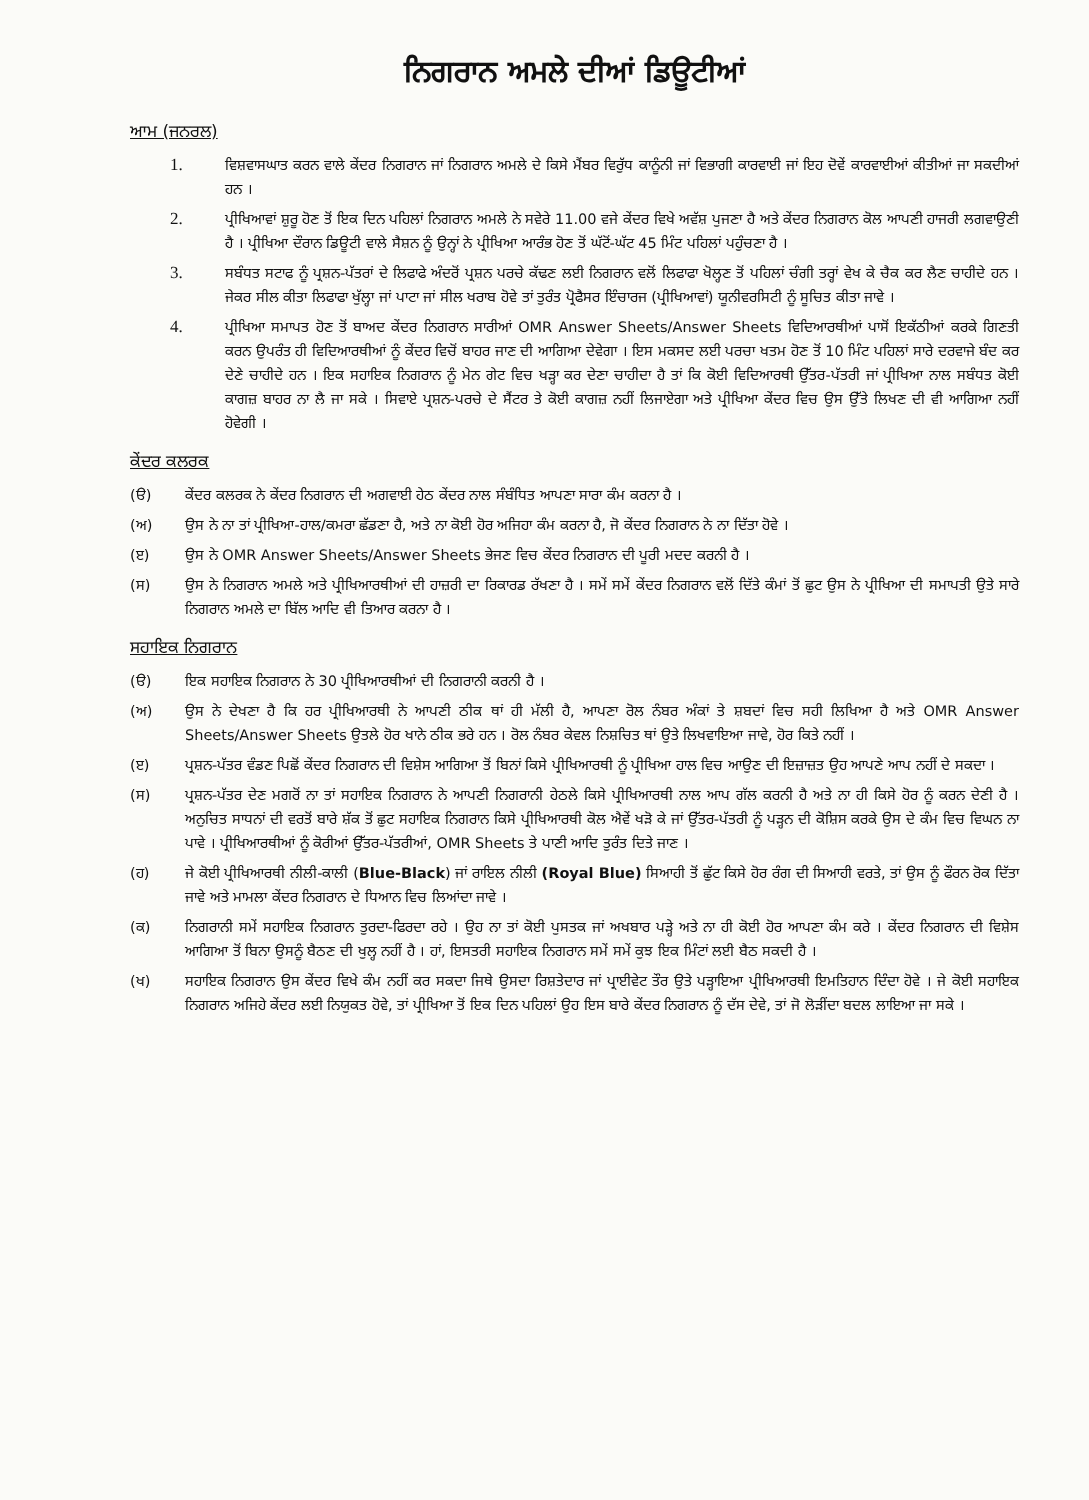ਨਿਗਰਾਨ ਅਮਲੇ ਦੀਆਂ ਡਿਊਟੀਆਂ
ਆਮ (ਜਨਰਲ)
1. ਵਿਸ਼ਵਾਸਘਾਤ ਕਰਨ ਵਾਲੇ ਕੇਂਦਰ ਨਿਗਰਾਨ ਜਾਂ ਨਿਗਰਾਨ ਅਮਲੇ ਦੇ ਕਿਸੇ ਮੈਂਬਰ ਵਿਰੁੱਧ ਕਾਨੂੰਨੀ ਜਾਂ ਵਿਭਾਗੀ ਕਾਰਵਾਈ ਜਾਂ ਇਹ ਦੋਵੇਂ ਕਾਰਵਾਈਆਂ ਕੀਤੀਆਂ ਜਾ ਸਕਦੀਆਂ ਹਨ ।
2. ਪ੍ਰੀਖਿਆਵਾਂ ਸ਼ੁਰੂ ਹੋਣ ਤੋਂ ਇਕ ਦਿਨ ਪਹਿਲਾਂ ਨਿਗਰਾਨ ਅਮਲੇ ਨੇ ਸਵੇਰੇ 11.00 ਵਜੇ ਕੇਂਦਰ ਵਿਖੇ ਅਵੱਸ਼ ਪੁਜਣਾ ਹੈ ਅਤੇ ਕੇਂਦਰ ਨਿਗਰਾਨ ਕੋਲ ਆਪਣੀ ਹਾਜਰੀ ਲਗਵਾਉਣੀ ਹੈ । ਪ੍ਰੀਖਿਆ ਦੌਰਾਨ ਡਿਊਟੀ ਵਾਲੇ ਸੈਸ਼ਨ ਨੂੰ ਉਨ੍ਹਾਂ ਨੇ ਪ੍ਰੀਖਿਆ ਆਰੰਭ ਹੋਣ ਤੋਂ ਘੱਟੋਂ-ਘੱਟ 45 ਮਿੰਟ ਪਹਿਲਾਂ ਪਹੁੰਚਣਾ ਹੈ ।
3. ਸਬੰਧਤ ਸਟਾਫ ਨੂੰ ਪ੍ਰਸ਼ਨ-ਪੱਤਰਾਂ ਦੇ ਲਿਫਾਫੇ ਅੰਦਰੋਂ ਪ੍ਰਸ਼ਨ ਪਰਚੇ ਕੱਢਣ ਲਈ ਨਿਗਰਾਨ ਵਲੋਂ ਲਿਫਾਫਾ ਖੋਲ੍ਹਣ ਤੋਂ ਪਹਿਲਾਂ ਚੰਗੀ ਤਰ੍ਹਾਂ ਵੇਖ ਕੇ ਚੈਕ ਕਰ ਲੈਣ ਚਾਹੀਦੇ ਹਨ । ਜੇਕਰ ਸੀਲ ਕੀਤਾ ਲਿਫਾਫਾ ਖੁੱਲ੍ਹਾ ਜਾਂ ਪਾਟਾ ਜਾਂ ਸੀਲ ਖਰਾਬ ਹੋਵੇ ਤਾਂ ਤੁਰੰਤ ਪ੍ਰੋਫੈਸਰ ਇੰਚਾਰਜ (ਪ੍ਰੀਖਿਆਵਾਂ) ਯੂਨੀਵਰਸਿਟੀ ਨੂੰ ਸੂਚਿਤ ਕੀਤਾ ਜਾਵੇ ।
4. ਪ੍ਰੀਖਿਆ ਸਮਾਪਤ ਹੋਣ ਤੋਂ ਬਾਅਦ ਕੇਂਦਰ ਨਿਗਰਾਨ ਸਾਰੀਆਂ OMR Answer Sheets/Answer Sheets ਵਿਦਿਆਰਥੀਆਂ ਪਾਸੋਂ ਇਕੱਠੀਆਂ ਕਰਕੇ ਗਿਣਤੀ ਕਰਨ ਉਪਰੰਤ ਹੀ ਵਿਦਿਆਰਥੀਆਂ ਨੂੰ ਕੇਂਦਰ ਵਿਚੋਂ ਬਾਹਰ ਜਾਣ ਦੀ ਆਗਿਆ ਦੇਵੇਗਾ । ਇਸ ਮਕਸਦ ਲਈ ਪਰਚਾ ਖਤਮ ਹੋਣ ਤੋਂ 10 ਮਿੰਟ ਪਹਿਲਾਂ ਸਾਰੇ ਦਰਵਾਜੇ ਬੰਦ ਕਰ ਦੇਣੇ ਚਾਹੀਦੇ ਹਨ । ਇਕ ਸਹਾਇਕ ਨਿਗਰਾਨ ਨੂੰ ਮੇਨ ਗੇਟ ਵਿਚ ਖੜ੍ਹਾ ਕਰ ਦੇਣਾ ਚਾਹੀਦਾ ਹੈ ਤਾਂ ਕਿ ਕੋਈ ਵਿਦਿਆਰਥੀ ਉੱਤਰ-ਪੱਤਰੀ ਜਾਂ ਪ੍ਰੀਖਿਆ ਨਾਲ ਸਬੰਧਤ ਕੋਈ ਕਾਗਜ਼ ਬਾਹਰ ਨਾ ਲੈ ਜਾ ਸਕੇ । ਸਿਵਾਏ ਪ੍ਰਸ਼ਨ-ਪਰਚੇ ਦੇ ਸੈਂਟਰ ਤੇ ਕੋਈ ਕਾਗਜ਼ ਨਹੀਂ ਲਿਜਾਏਗਾ ਅਤੇ ਪ੍ਰੀਖਿਆ ਕੇਂਦਰ ਵਿਚ ਉਸ ਉੱਤੇ ਲਿਖਣ ਦੀ ਵੀ ਆਗਿਆ ਨਹੀਂ ਹੋਵੇਗੀ ।
ਕੇਂਦਰ ਕਲਰਕ
(ੳ) ਕੇਂਦਰ ਕਲਰਕ ਨੇ ਕੇਂਦਰ ਨਿਗਰਾਨ ਦੀ ਅਗਵਾਈ ਹੇਠ ਕੇਂਦਰ ਨਾਲ ਸੰਬੰਧਿਤ ਆਪਣਾ ਸਾਰਾ ਕੰਮ ਕਰਨਾ ਹੈ ।
(ਅ) ਉਸ ਨੇ ਨਾ ਤਾਂ ਪ੍ਰੀਖਿਆ-ਹਾਲ/ਕਮਰਾ ਛੱਡਣਾ ਹੈ, ਅਤੇ ਨਾ ਕੋਈ ਹੋਰ ਅਜਿਹਾ ਕੰਮ ਕਰਨਾ ਹੈ, ਜੋ ਕੇਂਦਰ ਨਿਗਰਾਨ ਨੇ ਨਾ ਦਿੱਤਾ ਹੋਵੇ ।
(ੲ) ਉਸ ਨੇ OMR Answer Sheets/Answer Sheets ਭੇਜਣ ਵਿਚ ਕੇਂਦਰ ਨਿਗਰਾਨ ਦੀ ਪੂਰੀ ਮਦਦ ਕਰਨੀ ਹੈ ।
(ਸ) ਉਸ ਨੇ ਨਿਗਰਾਨ ਅਮਲੇ ਅਤੇ ਪ੍ਰੀਖਿਆਰਥੀਆਂ ਦੀ ਹਾਜ਼ਰੀ ਦਾ ਰਿਕਾਰਡ ਰੱਖਣਾ ਹੈ । ਸਮੇਂ ਸਮੇਂ ਕੇਂਦਰ ਨਿਗਰਾਨ ਵਲੋਂ ਦਿੱਤੇ ਕੰਮਾਂ ਤੋਂ ਛੁਟ ਉਸ ਨੇ ਪ੍ਰੀਖਿਆ ਦੀ ਸਮਾਪਤੀ ਉਤੇ ਸਾਰੇ ਨਿਗਰਾਨ ਅਮਲੇ ਦਾ ਬਿੱਲ ਆਦਿ ਵੀ ਤਿਆਰ ਕਰਨਾ ਹੈ ।
ਸਹਾਇਕ ਨਿਗਰਾਨ
(ੳ) ਇਕ ਸਹਾਇਕ ਨਿਗਰਾਨ ਨੇ 30 ਪ੍ਰੀਖਿਆਰਥੀਆਂ ਦੀ ਨਿਗਰਾਨੀ ਕਰਨੀ ਹੈ ।
(ਅ) ਉਸ ਨੇ ਦੇਖਣਾ ਹੈ ਕਿ ਹਰ ਪ੍ਰੀਖਿਆਰਥੀ ਨੇ ਆਪਣੀ ਠੀਕ ਥਾਂ ਹੀ ਮੱਲੀ ਹੈ, ਆਪਣਾ ਰੋਲ ਨੰਬਰ ਅੰਕਾਂ ਤੇ ਸ਼ਬਦਾਂ ਵਿਚ ਸਹੀ ਲਿਖਿਆ ਹੈ ਅਤੇ OMR Answer Sheets/Answer Sheets ਉਤਲੇ ਹੋਰ ਖਾਨੇ ਠੀਕ ਭਰੇ ਹਨ । ਰੋਲ ਨੰਬਰ ਕੇਵਲ ਨਿਸ਼ਚਿਤ ਥਾਂ ਉਤੇ ਲਿਖਵਾਇਆ ਜਾਵੇ, ਹੋਰ ਕਿਤੇ ਨਹੀਂ ।
(ੲ) ਪ੍ਰਸ਼ਨ-ਪੱਤਰ ਵੰਡਣ ਪਿਛੋਂ ਕੇਂਦਰ ਨਿਗਰਾਨ ਦੀ ਵਿਸ਼ੇਸ ਆਗਿਆ ਤੋਂ ਬਿਨਾਂ ਕਿਸੇ ਪ੍ਰੀਖਿਆਰਥੀ ਨੂੰ ਪ੍ਰੀਖਿਆ ਹਾਲ ਵਿਚ ਆਉਣ ਦੀ ਇਜ਼ਾਜ਼ਤ ਉਹ ਆਪਣੇ ਆਪ ਨਹੀਂ ਦੇ ਸਕਦਾ ।
(ਸ) ਪ੍ਰਸ਼ਨ-ਪੱਤਰ ਦੇਣ ਮਗਰੋਂ ਨਾ ਤਾਂ ਸਹਾਇਕ ਨਿਗਰਾਨ ਨੇ ਆਪਣੀ ਨਿਗਰਾਨੀ ਹੇਠਲੇ ਕਿਸੇ ਪ੍ਰੀਖਿਆਰਥੀ ਨਾਲ ਆਪ ਗੱਲ ਕਰਨੀ ਹੈ ਅਤੇ ਨਾ ਹੀ ਕਿਸੇ ਹੋਰ ਨੂੰ ਕਰਨ ਦੇਣੀ ਹੈ । ਅਨੁਚਿਤ ਸਾਧਨਾਂ ਦੀ ਵਰਤੋਂ ਬਾਰੇ ਸ਼ੱਕ ਤੋਂ ਛੁਟ ਸਹਾਇਕ ਨਿਗਰਾਨ ਕਿਸੇ ਪ੍ਰੀਖਿਆਰਥੀ ਕੋਲ ਐਵੇਂ ਖੜੋ ਕੇ ਜਾਂ ਉੱਤਰ-ਪੱਤਰੀ ਨੂੰ ਪੜ੍ਹਨ ਦੀ ਕੋਸ਼ਿਸ ਕਰਕੇ ਉਸ ਦੇ ਕੰਮ ਵਿਚ ਵਿਘਨ ਨਾ ਪਾਵੇ । ਪ੍ਰੀਖਿਆਰਥੀਆਂ ਨੂੰ ਕੋਰੀਆਂ ਉੱਤਰ-ਪੱਤਰੀਆਂ, OMR Sheets ਤੇ ਪਾਣੀ ਆਦਿ ਤੁਰੰਤ ਦਿਤੇ ਜਾਣ ।
(ਹ) ਜੇ ਕੋਈ ਪ੍ਰੀਖਿਆਰਥੀ ਨੀਲੀ-ਕਾਲੀ (Blue-Black) ਜਾਂ ਰਾਇਲ ਨੀਲੀ (Royal Blue) ਸਿਆਹੀ ਤੋਂ ਛੁੱਟ ਕਿਸੇ ਹੋਰ ਰੰਗ ਦੀ ਸਿਆਹੀ ਵਰਤੇ, ਤਾਂ ਉਸ ਨੂੰ ਫੌਰਨ ਰੋਕ ਦਿੱਤਾ ਜਾਵੇ ਅਤੇ ਮਾਮਲਾ ਕੇਂਦਰ ਨਿਗਰਾਨ ਦੇ ਧਿਆਨ ਵਿਚ ਲਿਆਂਦਾ ਜਾਵੇ ।
(ਕ) ਨਿਗਰਾਨੀ ਸਮੇਂ ਸਹਾਇਕ ਨਿਗਰਾਨ ਤੁਰਦਾ-ਫਿਰਦਾ ਰਹੇ । ਉਹ ਨਾ ਤਾਂ ਕੋਈ ਪੁਸਤਕ ਜਾਂ ਅਖਬਾਰ ਪੜ੍ਹੇ ਅਤੇ ਨਾ ਹੀ ਕੋਈ ਹੋਰ ਆਪਣਾ ਕੰਮ ਕਰੇ । ਕੇਂਦਰ ਨਿਗਰਾਨ ਦੀ ਵਿਸ਼ੇਸ ਆਗਿਆ ਤੋਂ ਬਿਨਾ ਉਸਨੂੰ ਬੈਠਣ ਦੀ ਖੁਲ੍ਹ ਨਹੀਂ ਹੈ । ਹਾਂ, ਇਸਤਰੀ ਸਹਾਇਕ ਨਿਗਰਾਨ ਸਮੇਂ ਸਮੇਂ ਕੁਝ ਇਕ ਮਿੰਟਾਂ ਲਈ ਬੈਠ ਸਕਦੀ ਹੈ ।
(ਖ) ਸਹਾਇਕ ਨਿਗਰਾਨ ਉਸ ਕੇਂਦਰ ਵਿਖੇ ਕੰਮ ਨਹੀਂ ਕਰ ਸਕਦਾ ਜਿਥੇ ਉਸਦਾ ਰਿਸ਼ਤੇਦਾਰ ਜਾਂ ਪ੍ਰਾਈਵੇਟ ਤੌਰ ਉਤੇ ਪੜ੍ਹਾਇਆ ਪ੍ਰੀਖਿਆਰਥੀ ਇਮਤਿਹਾਨ ਦਿੰਦਾ ਹੋਵੇ । ਜੇ ਕੋਈ ਸਹਾਇਕ ਨਿਗਰਾਨ ਅਜਿਹੇ ਕੇਂਦਰ ਲਈ ਨਿਯੁਕਤ ਹੋਵੇ, ਤਾਂ ਪ੍ਰੀਖਿਆ ਤੋਂ ਇਕ ਦਿਨ ਪਹਿਲਾਂ ਉਹ ਇਸ ਬਾਰੇ ਕੇਂਦਰ ਨਿਗਰਾਨ ਨੂੰ ਦੱਸ ਦੇਵੇ, ਤਾਂ ਜੋ ਲੋੜੀਂਦਾ ਬਦਲ ਲਾਇਆ ਜਾ ਸਕੇ ।